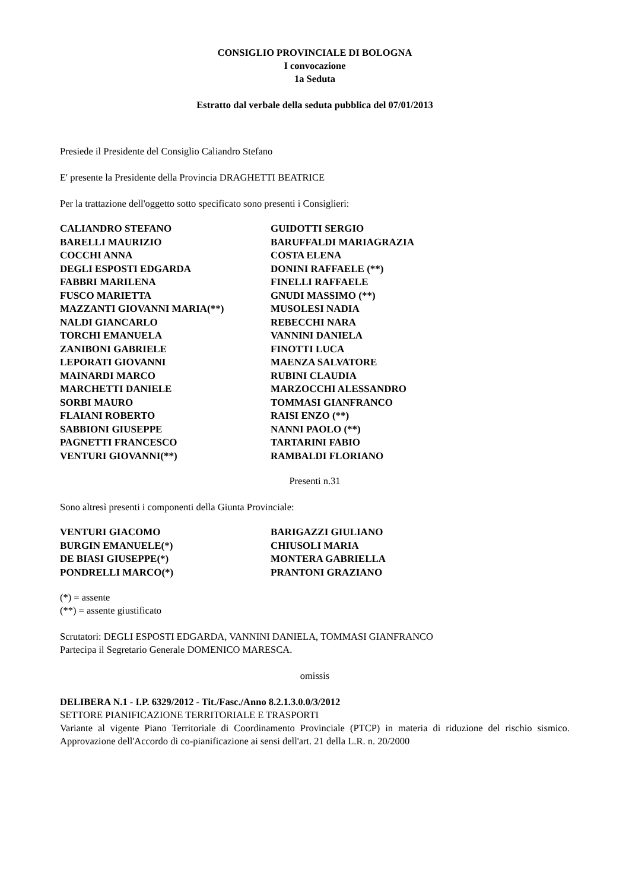CONSIGLIO PROVINCIALE DI BOLOGNA
I convocazione
1a Seduta
Estratto dal verbale della seduta pubblica del 07/01/2013
Presiede il Presidente del Consiglio Caliandro Stefano
E' presente la Presidente della Provincia DRAGHETTI BEATRICE
Per la trattazione dell'oggetto sotto specificato sono presenti i Consiglieri:
| CALIANDRO STEFANO | GUIDOTTI SERGIO |
| BARELLI MAURIZIO | BARUFFALDI MARIAGRAZIA |
| COCCHI ANNA | COSTA ELENA |
| DEGLI ESPOSTI EDGARDA | DONINI RAFFAELE (**) |
| FABBRI MARILENA | FINELLI RAFFAELE |
| FUSCO MARIETTA | GNUDI MASSIMO (**) |
| MAZZANTI GIOVANNI MARIA(**) | MUSOLESI NADIA |
| NALDI GIANCARLO | REBECCHI NARA |
| TORCHI EMANUELA | VANNINI DANIELA |
| ZANIBONI GABRIELE | FINOTTI LUCA |
| LEPORATI GIOVANNI | MAENZA SALVATORE |
| MAINARDI MARCO | RUBINI CLAUDIA |
| MARCHETTI DANIELE | MARZOCCHI ALESSANDRO |
| SORBI MAURO | TOMMASI GIANFRANCO |
| FLAIANI ROBERTO | RAISI ENZO (**) |
| SABBIONI GIUSEPPE | NANNI PAOLO (**) |
| PAGNETTI FRANCESCO | TARTARINI FABIO |
| VENTURI GIOVANNI(**) | RAMBALDI FLORIANO |
Presenti n.31
Sono altresì presenti i componenti della Giunta Provinciale:
| VENTURI GIACOMO | BARIGAZZI GIULIANO |
| BURGIN EMANUELE(*) | CHIUSOLI MARIA |
| DE BIASI GIUSEPPE(*) | MONTERA GABRIELLA |
| PONDRELLI MARCO(*) | PRANTONI GRAZIANO |
(*) = assente
(**) = assente giustificato
Scrutatori: DEGLI ESPOSTI EDGARDA, VANNINI DANIELA, TOMMASI GIANFRANCO
Partecipa il Segretario Generale DOMENICO MARESCA.
omissis
DELIBERA N.1 - I.P. 6329/2012 - Tit./Fasc./Anno 8.2.1.3.0.0/3/2012
SETTORE PIANIFICAZIONE TERRITORIALE E TRASPORTI
Variante al vigente Piano Territoriale di Coordinamento Provinciale (PTCP) in materia di riduzione del rischio sismico. Approvazione dell'Accordo di co-pianificazione ai sensi dell'art. 21 della L.R. n. 20/2000